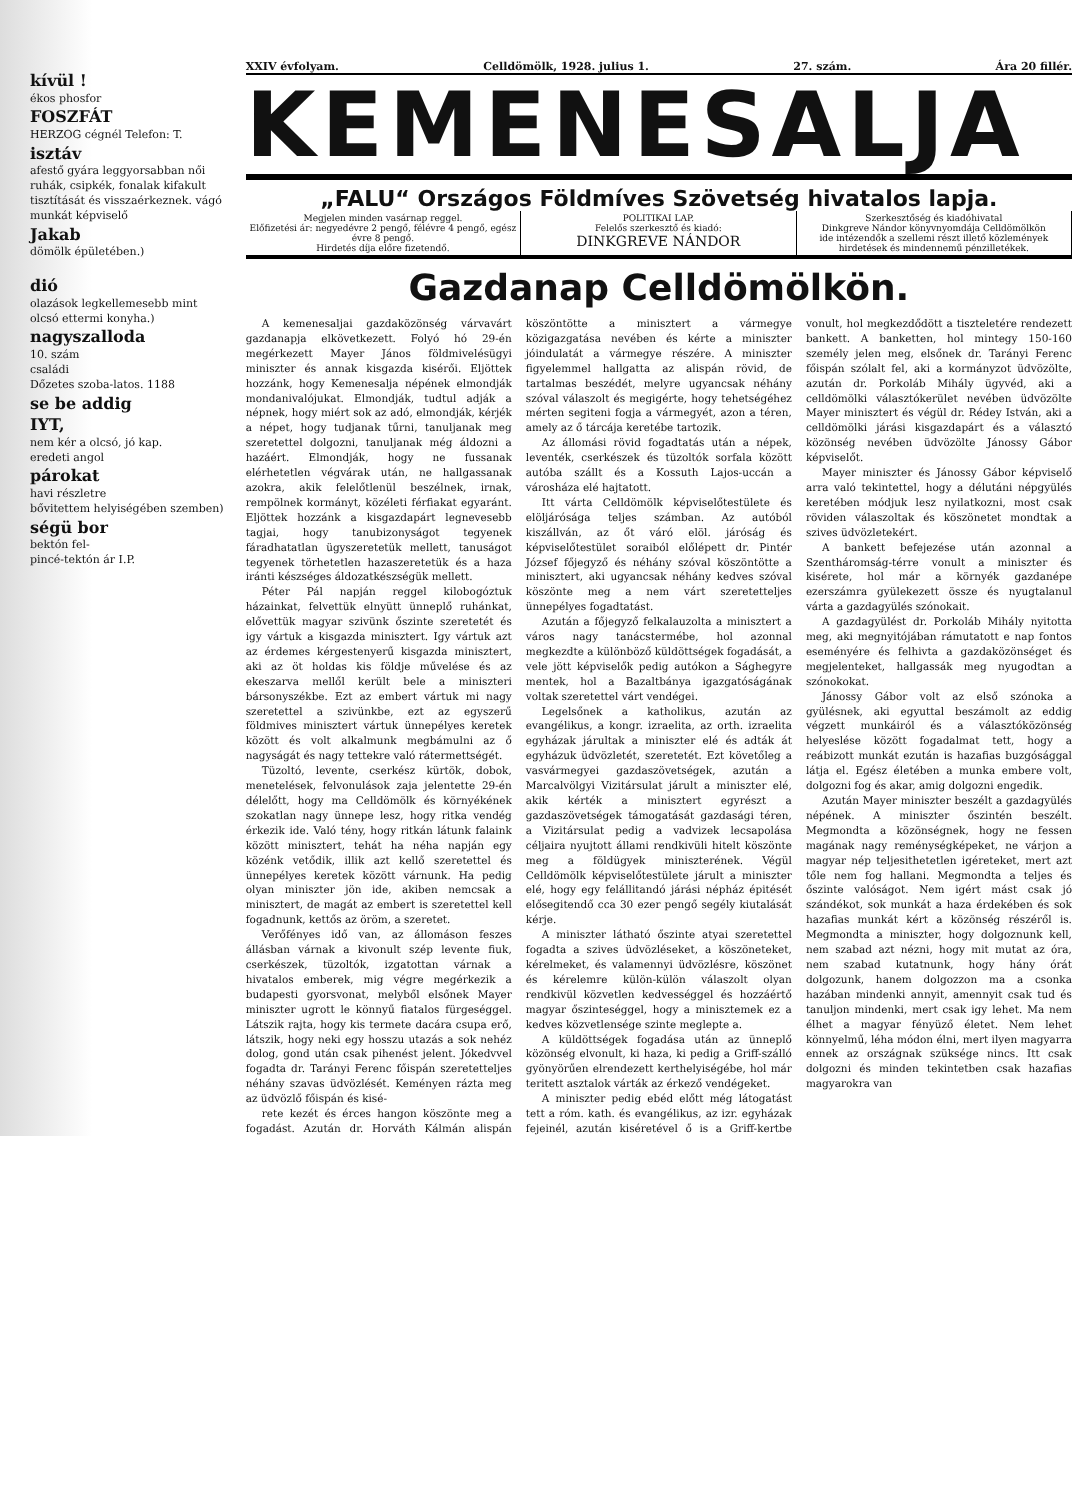kívül !
ékos phosfor
FOSZFÁT
HERZOG cégnél Telefon: T.
isztáv
afestő gyára leggyorsabban női ruhák, csipkék, fonalak kifakult tisztítását és visszaérkeznek. vágó munkát képviselő
Jakab
dömölk épületében.)
dió
olazások legkellemesebb mint olcsó ettermi konyha.)
nagyszalloda
10. szám
családi
Dőzetes szoba-latos. 1188
se be addig
IYT,
nem kér a olcsó, jó kap.
eredeti angol
párokat
havi részletre
bővitettem helyiségében szemben)
ségü bor
bektón fel-
pincé-tektón ár I.P.
XXIV évfolyam. Celldömölk, 1928. julius 1. 27. szám. Ára 20 fillér.
KEMENESALJA
„FALU“ Országos Földmíves Szövetség hivatalos lapja.
Megjelen minden vasárnap reggel.
Előfizetési ár: negyedévre 2 pengő, félévre 4 pengő, egész évre 8 pengő.
Hirdetés díja előre fizetendő.
POLITIKAI LAP.
Felelős szerkesztő és kiadó:
DINKGREVE NÁNDOR
Szerkesztőség és kiadóhivatal
Dinkgreve Nándor könyvnyomdája Celldömölkön
ide intézendők a szellemi részt illető közlemények hirdetések és mindennemű pénzilletékek.
Gazdanap Celldömölkön.
A kemenesaljai gazdaközönség várvavárt gazdanapja elkövetkezett. Folyó hó 29-én megérkezett Mayer János földmivelésügyi miniszter és annak kisgazda kisérői. Eljöttek hozzánk, hogy Kemenesalja népének elmondják mondanivalójukat. Elmondják, tudtul adják a népnek, hogy miért sok az adó, elmondják, kérjék a népet, hogy tudjanak tűrni, tanuljanak meg szeretettel dolgozni, tanuljanak még áldozni a hazáért. Elmondják, hogy ne fussanak elérhetetlen végvárak után, ne hallgassanak azokra, akik felelőtlenül beszélnek, irnak, rempölnek kormányt, közéleti férfiakat egyaránt. Eljöttek hozzánk a kisgazdapárt legnevesebb tagjai, hogy tanubizonyságot tegyenek fáradhatatlan ügyszeretetük mellett, tanuságot tegyenek törhetetlen hazaszeretetük és a haza iránti készséges áldozatkészségük mellett.
Péter Pál napján reggel kilobogóztuk házainkat, felvettük elnyütt ünneplő ruhánkat, elővettük magyar szivünk őszinte szeretetét és igy vártuk a kisgazda minisztert. Igy vártuk azt az érdemes kérgestenyerű kisgazda minisztert, aki az öt holdas kis földje művelése és az ekeszarva mellől került bele a miniszteri bársonyszékbe. Ezt az embert vártuk mi nagy szeretettel a szivünkbe, ezt az egyszerű földmives minisztert vártuk ünnepélyes keretek között és volt alkalmunk megbámulni az ő nagyságát és nagy tettekre való rátermettségét.
Tüzoltó, levente, cserkész kürtök, dobok, menetelések, felvonulások zaja jelentette 29-én délelőtt, hogy ma Celldömölk és környékének szokatlan nagy ünnepe lesz, hogy ritka vendég érkezik ide. Való tény, hogy ritkán látunk falaink között minisztert, tehát ha néha napján egy közénk vetődik, illik azt kellő szeretettel és ünnepélyes keretek között várnunk. Ha pedig olyan miniszter jön ide, akiben nemcsak a minisztert, de magát az embert is szeretettel kell fogadnunk, kettős az öröm, a szeretet.
Verőfényes idő van, az állomáson feszes állásban várnak a kivonult szép levente fiuk, cserkészek, tüzoltók, izgatottan várnak a hivatalos emberek, mig végre megérkezik a budapesti gyorsvonat, melyből elsőnek Mayer miniszter ugrott le könnyű fiatalos fürgeséggel. Látszik rajta, hogy kis termete dacára csupa erő, látszik, hogy neki egy hosszu utazás a sok nehéz dolog, gond után csak pihenést jelent. Jókedvvel fogadta dr. Tarányi Ferenc főispán szeretetteljes néhány szavas üdvözlését. Keményen rázta meg az üdvözlő főispán és kisé-
rete kezét és érces hangon köszönte meg a fogadást. Azután dr. Horváth Kálmán alispán köszöntötte a minisztert a vármegye közigazgatása nevében és kérte a miniszter jóindulatát a vármegye részére. A miniszter figyelemmel hallgatta az alispán rövid, de tartalmas beszédét, melyre ugyancsak néhány szóval válaszolt és megigérte, hogy tehetségéhez mérten segiteni fogja a vármegyét, azon a téren, amely az ő tárcája keretébe tartozik.
Az állomási rövid fogadtatás után a népek, leventék, cserkészek és tüzoltók sorfala között autóba szállt és a Kossuth Lajos-uccán a városháza elé hajtatott.
Itt várta Celldömölk képviselőtestülete és elöljárósága teljes számban. Az autóból kiszállván, az őt váró elöl. járóság és képviselőtestület soraiból előlépett dr. Pintér József főjegyző és néhány szóval köszöntötte a minisztert, aki ugyancsak néhány kedves szóval köszönte meg a nem várt szeretetteljes ünnepélyes fogadtatást.
Azután a főjegyző felkalauzolta a minisztert a város nagy tanácstermébe, hol azonnal megkezdte a különböző küldöttségek fogadását, a vele jött képviselők pedig autókon a Sághegyre mentek, hol a Bazaltbánya igazgatóságának voltak szeretettel várt vendégei.
Legelsőnek a katholikus, azután az evangélikus, a kongr. izraelita, az orth. izraelita egyházak járultak a miniszter elé és adták át egyházuk üdvözletét, szeretetét. Ezt követőleg a vasvármegyei gazdaszövetségek, azután a Marcalvölgyi Vizitársulat járult a miniszter elé, akik kérték a minisztert egyrészt a gazdaszövetségek támogatását gazdasági téren, a Vizitársulat pedig a vadvizek lecsapolása céljaira nyujtott állami rendkivüli hitelt köszönte meg a földügyek miniszterének. Végül Celldömölk képviselőtestülete járult a miniszter elé, hogy egy felállitandó járási népház épitését elősegitendő cca 30 ezer pengő segély kiutalását kérje.
A miniszter látható őszinte atyai szeretettel fogadta a szives üdvözléseket, a köszöneteket, kérelmeket, és valamennyi üdvözlésre, köszönet és kérelemre külön-külön válaszolt olyan rendkivül közvetlen kedvességgel és hozzáértő magyar őszinteséggel, hogy a minisztemek ez a kedves közvetlensége szinte meglepte a.
A küldöttségek fogadása után az ünneplő közönség elvonult, ki haza, ki pedig a Griff-szálló gyönyörűen elrendezett kerthelyiségébe, hol már teritett asztalok várták az érkező vendégeket.
A miniszter pedig ebéd előtt még látogatást tett a róm. kath. és evangélikus, az izr. egyházak fejeinél, azután kiséretével ő is a Griff-kertbe vonult, hol megkezdődött a tiszteletére rendezett bankett. A banketten, hol mintegy 150-160 személy jelen meg, elsőnek dr. Tarányi Ferenc főispán szólalt fel, aki a kormányzot üdvözölte, azután dr. Porkoláb Mihály ügyvéd, aki a celldömölki választókerület nevében üdvözölte Mayer minisztert és végül dr. Rédey István, aki a celldömölki járási kisgazdapárt és a választó közönség nevében üdvözölte Jánossy Gábor képviselőt.
Mayer miniszter és Jánossy Gábor képviselő arra való tekintettel, hogy a délutáni népgyülés keretében módjuk lesz nyilatkozni, most csak röviden válaszoltak és köszönetet mondtak a szives üdvözletekért.
A bankett befejezése után azonnal a Szentháromság-térre vonult a miniszter és kisérete, hol már a környék gazdanépe ezerszámra gyülekezett össze és nyugtalanul várta a gazdagyülés szónokait.
A gazdagyülést dr. Porkoláb Mihály nyitotta meg, aki megnyitójában rámutatott e nap fontos eseményére és felhivta a gazdaközönséget és megjelenteket, hallgassák meg nyugodtan a szónokokat.
Jánossy Gábor volt az első szónoka a gyülésnek, aki egyuttal beszámolt az eddig végzett munkáiról és a választóközönség helyeslése között fogadalmat tett, hogy a reábizott munkát ezután is hazafias buzgósággal látja el. Egész életében a munka embere volt, dolgozni fog és akar, amig dolgozni engedik.
Azután Mayer miniszter beszélt a gazdagyülés népének. A miniszter őszintén beszélt. Megmondta a közönségnek, hogy ne fessen magának nagy reménységképeket, ne várjon a magyar nép teljesithetetlen igéreteket, mert azt tőle nem fog hallani. Megmondta a teljes és őszinte valóságot. Nem igért mást csak jó szándékot, sok munkát a haza érdekében és sok hazafias munkát kért a közönség részéről is. Megmondta a miniszter, hogy dolgoznunk kell, nem szabad azt nézni, hogy mit mutat az óra, nem szabad kutatnunk, hogy hány órát dolgozunk, hanem dolgozzon ma a csonka hazában mindenki annyit, amennyit csak tud és tanuljon mindenki, mert csak igy lehet. Ma nem élhet a magyar fényüző életet. Nem lehet könnyelmű, léha módon élni, mert ilyen magyarra ennek az országnak szüksége nincs. Itt csak dolgozni és minden tekintetben csak hazafias magyarokra van